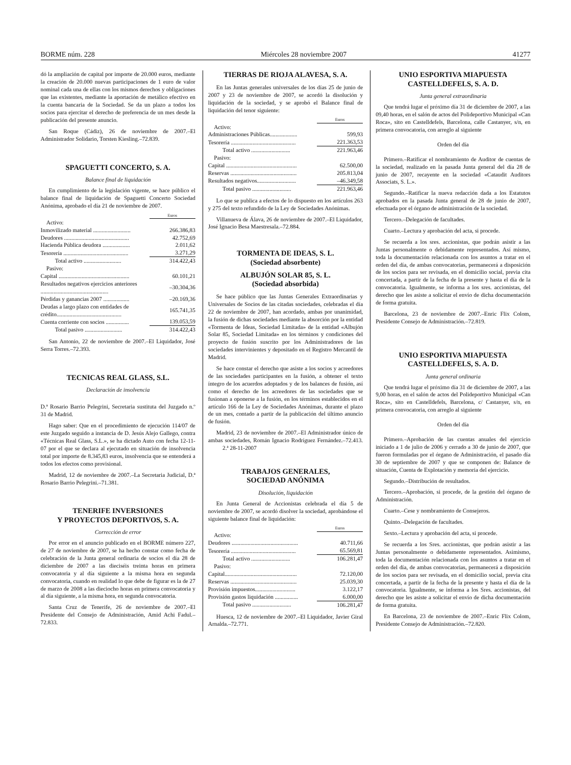BORME núm. 228 Miércoles 28 noviembre 2007 41277
dó la ampliación de capital por importe de 20.000 euros, mediante la creación de 20.000 nuevas participaciones de 1 euro de valor nominal cada una de ellas con los mismos derechos y obligaciones que las existentes, mediante la aportación de metálico efectivo en la cuenta bancaria de la Sociedad. Se da un plazo a todos los socios para ejercitar el derecho de preferencia de un mes desde la publicación del presente anuncio.
San Roque (Cádiz), 26 de noviembre de 2007.–El Administrador Solidario, Torsten Kiesling.–72.839.
SPAGUETTI CONCERTO, S. A.
Balance final de liquidación
En cumplimiento de la legislación vigente, se hace público el balance final de liquidación de Spaguetti Concerto Sociedad Anónima, aprobado el día 21 de noviembre de 2007.
| | Euros |
| Activo: | |
| Inmovilizado material .......................... | 266.386,83 |
| Deudores ............................................. | 42.752,69 |
| Hacienda Pública deudora ................... | 2.011,62 |
| Tesorería ............................................. | 3.271,29 |
| Total activo .......................... | 314.422,43 |
| Pasivo: | |
| Capital ................................................. | 60.101,21 |
| Resultados negativos ejercicios anteriores ............................................... | –30.304,36 |
| Pérdidas y ganancias 2007 .................. | –20.169,36 |
| Deudas a largo plazo con entidades de crédito............................................. | 165.741,35 |
| Cuenta corriente con socios ................ | 139.053,59 |
| Total pasivo .......................... | 314.422,43 |
San Antonio, 22 de noviembre de 2007.–El Liquidador, José Serra Torres.–72.393.
TECNICAS REAL GLASS, S.L.
Declaración de insolvencia
D.ª Rosario Barrio Pelegrini, Secretaria sustituta del Juzgado n.º 31 de Madrid.
Hago saber: Que en el procedimiento de ejecución 114/07 de este Juzgado seguido a instancia de D. Jesús Alejo Gallego, contra «Técnicas Real Glass, S.L.», se ha dictado Auto con fecha 12-11-07 por el que se declara al ejecutado en situación de insolvencia total por importe de 8.345,83 euros, insolvencia que se entenderá a todos los efectos como provisional.
Madrid, 12 de noviembre de 2007.–La Secretaria Judicial, D.ª Rosario Barrio Pelegrini.–71.381.
TENERIFE INVERSIONES
Y PROYECTOS DEPORTIVOS, S. A.
Corrección de error
Por error en el anuncio publicado en el BORME número 227, de 27 de noviembre de 2007, se ha hecho constar como fecha de celebración de la Junta general ordinaria de socios el día 28 de diciembre de 2007 a las dieciséis treinta horas en primera convocatoria y al día siguiente a la misma hora en segunda convocatoria, cuando en realidad lo que debe de figurar es la de 27 de marzo de 2008 a las dieciocho horas en primera convocatoria y al día siguiente, a la misma hora, en segunda convocatoria.
Santa Cruz de Tenerife, 26 de noviembre de 2007.–El Presidente del Consejo de Administración, Amid Achi Fadul.–72.833.
TIERRAS DE RIOJA ALAVESA, S. A.
En las Juntas generales universales de los días 25 de junio de 2007 y 23 de noviembre de 2007, se acordó la disolución y liquidación de la sociedad, y se aprobó el Balance final de liquidación del tenor siguiente:
| | Euros |
| Activo: | |
| Administraciones Públicas................... | 599,93 |
| Tesorería ............................................. | 221.363,53 |
| Total activo ........................... | 221.963,46 |
| Pasivo: | |
| Capital ................................................. | 62.500,00 |
| Reservas .............................................. | 205.813,04 |
| Resultados negativos........................... | –46.349,58 |
| Total pasivo ........................... | 221.963,46 |
Lo que se publica a efectos de lo dispuesto en los artículos 263 y 275 del texto refundido de la Ley de Sociedades Anónimas.
Villanueva de Álava, 26 de noviembre de 2007.–El Liquidador, José Ignacio Besa Maestresala.–72.884.
TORMENTA DE IDEAS, S. L.
(Sociedad absorbente)
ALBUJÓN SOLAR 85, S. L.
(Sociedad absorbida)
Se hace público que las Juntas Generales Extraordinarias y Universales de Socios de las citadas sociedades, celebradas el día 22 de noviembre de 2007, han acordado, ambas por unanimidad, la fusión de dichas sociedades mediante la absorción por la entidad «Tormenta de Ideas, Sociedad Limitada» de la entidad «Albujón Solar 85, Sociedad Limitada» en los términos y condiciones del proyecto de fusión suscrito por los Administradores de las sociedades intervinientes y depositado en el Registro Mercantil de Madrid.
Se hace constar el derecho que asiste a los socios y acreedores de las sociedades participantes en la fusión, a obtener el texto íntegro de los acuerdos adoptados y de los balances de fusión, así como el derecho de los acreedores de las sociedades que se fusionan a oponerse a la fusión, en los términos establecidos en el artículo 166 de la Ley de Sociedades Anónimas, durante el plazo de un mes, contado a partir de la publicación del último anuncio de fusión.
Madrid, 23 de noviembre de 2007.–El Administrador único de ambas sociedades, Román Ignacio Rodríguez Fernández.–72.413. 2.ª 28-11-2007
TRABAJOS GENERALES,
SOCIEDAD ANÓNIMA
Disolución, liquidación
En Junta General de Accionistas celebrada el día 5 de noviembre de 2007, se acordó disolver la sociedad, aprobándose el siguiente balance final de liquidación:
| | Euros |
| Activo: | |
| Deudores .............................................. | 40.711,66 |
| Tesorería ............................................. | 65.569,81 |
| Total activo ........................... | 106.281,47 |
| Pasivo: | |
| Capital.................................................. | 72.120,00 |
| Reservas .............................................. | 25.039,30 |
| Provisión impuestos............................ | 3.122,17 |
| Provisión gastos liquidación ................ | 6.000,00 |
| Total pasivo ........................... | 106.281,47 |
Huesca, 12 de noviembre de 2007.–El Liquidador, Javier Giral Arnalda.–72.771.
UNIO ESPORTIVA MIAPUESTA
CASTELLDEFELS, S. A. D.
Junta general extraordinaria
Que tendrá lugar el próximo día 31 de diciembre de 2007, a las 09,40 horas, en el salón de actos del Polideportivo Municipal «Can Roca», sito en Castelldefels, Barcelona, calle Castanyer, s/n, en primera convocatoria, con arreglo al siguiente
Orden del día
Primero.–Ratificar el nombramiento de Auditor de cuentas de la sociedad, realizado en la pasada Junta general del día 28 de junio de 2007, recayente en la sociedad «Cataudit Auditors Associats, S. L.».
Segundo.–Ratificar la nueva redacción dada a los Estatutos aprobados en la pasada Junta general de 28 de junio de 2007, efectuada por el órgano de administración de la sociedad.
Tercero.–Delegación de facultades.
Cuarto.–Lectura y aprobación del acta, si procede.
Se recuerda a los sres. accionistas, que podrán asistir a las Juntas personalmente o debidamente representados. Así mismo, toda la documentación relacionada con los asuntos a tratar en el orden del día, de ambas convocatorias, permanecerá a disposición de los socios para ser revisada, en el domicilio social, previa cita concertada, a partir de la fecha de la presente y hasta el día de la convocatoria. Igualmente, se informa a los sres. accionistas, del derecho que les asiste a solicitar el envío de dicha documentación de forma gratuita.
Barcelona, 23 de noviembre de 2007.–Enric Flix Colom, Presidente Consejo de Administración.–72.819.
UNIO ESPORTIVA MIAPUESTA
CASTELLDEFELS, S. A. D.
Junta general ordinaria
Que tendrá lugar el próximo día 31 de diciembre de 2007, a las 9,00 horas, en el salón de actos del Polideportivo Municipal «Can Roca», sito en Castelldefels, Barcelona, c/ Castanyer, s/n, en primera convocatoria, con arreglo al siguiente
Orden del día
Primero.–Aprobación de las cuentas anuales del ejercicio iniciado a 1 de julio de 2006 y cerrado a 30 de junio de 2007, que fueron formuladas por el órgano de Administración, el pasado día 30 de septiembre de 2007 y que se componen de: Balance de situación, Cuenta de Explotación y memoria del ejercicio.
Segundo.–Distribución de resultados.
Tercero.–Aprobación, si procede, de la gestión del órgano de Administración.
Cuarto.–Cese y nombramiento de Consejeros.
Quinto.–Delegación de facultades.
Sexto.–Lectura y aprobación del acta, si procede.
Se recuerda a los Sres. accionistas, que podrán asistir a las Juntas personalmente o debidamente representados. Asimismo, toda la documentación relacionada con los asuntos a tratar en el orden del día, de ambas convocatorias, permanecerá a disposición de los socios para ser revisada, en el domicilio social, previa cita concertada, a partir de la fecha de la presente y hasta el día de la convocatoria. Igualmente, se informa a los Sres. accionistas, del derecho que les asiste a solicitar el envío de dicha documentación de forma gratuita.
En Barcelona, 23 de noviembre de 2007.–Enric Flix Colom, Presidente Consejo de Administración.–72.820.